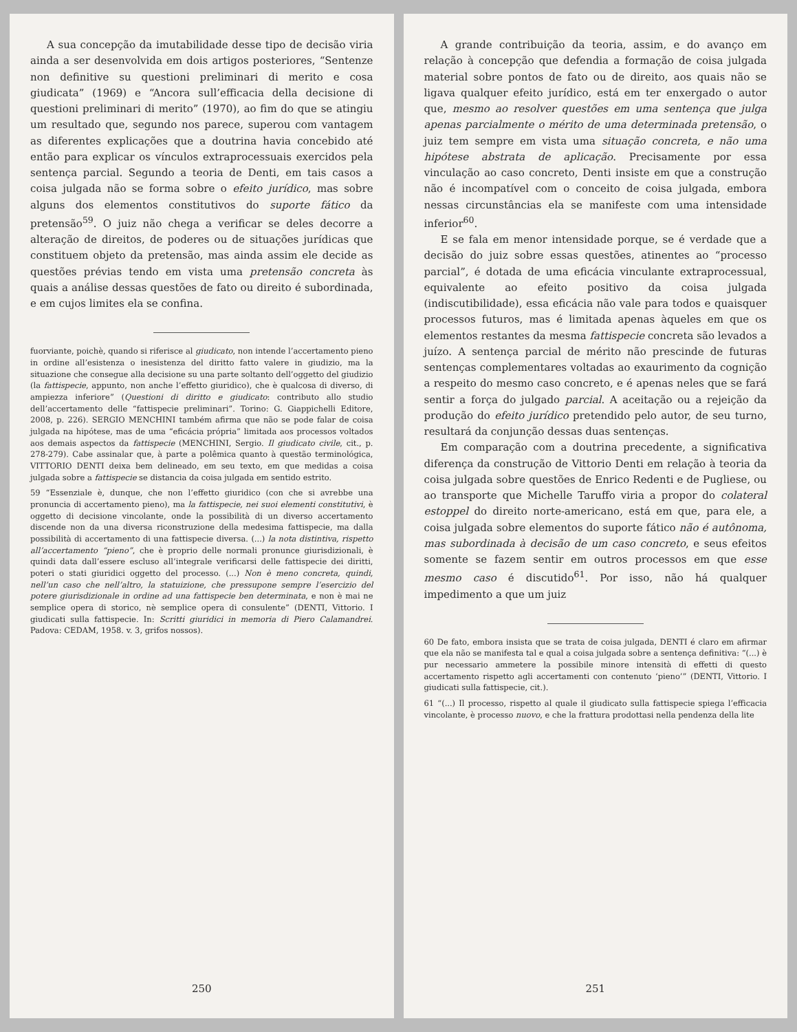A sua concepção da imutabilidade desse tipo de decisão viria ainda a ser desenvolvida em dois artigos posteriores, “Sentenze non definitive su questioni preliminari di merito e cosa giudicata” (1969) e “Ancora sull’efficacia della decisione di questioni preliminari di merito” (1970), ao fim do que se atingiu um resultado que, segundo nos parece, superou com vantagem as diferentes explicações que a doutrina havia concebido até então para explicar os vínculos extraprocessuais exercidos pela sentença parcial. Segundo a teoria de Denti, em tais casos a coisa julgada não se forma sobre o efeito jurídico, mas sobre alguns dos elementos constitutivos do suporte fático da pretensão<sup>59</sup>. O juiz não chega a verificar se deles decorre a alteração de direitos, de poderes ou de situações jurídicas que constituem objeto da pretensão, mas ainda assim ele decide as questões prévias tendo em vista uma pretensão concreta às quais a análise dessas questões de fato ou direito é subordinada, e em cujos limites ela se confina.
fuorviante, poichè, quando si riferisce al giudicato, non intende l’accertamento pieno in ordine all’esistenza o inesistenza del diritto fatto valere in giudizio, ma la situazione che consegue alla decisione su una parte soltanto dell’oggetto del giudizio (la fattispecie, appunto, non anche l’effetto giuridico), che è qualcosa di diverso, di ampiezza inferiore” (Questioni di diritto e giudicato: contributo allo studio dell’accertamento delle “fattispecie preliminari”. Torino: G. Giappichelli Editore, 2008, p. 226). SERGIO MENCHINI também afirma que não se pode falar de coisa julgada na hipótese, mas de uma “eficácia própria” limitada aos processos voltados aos demais aspectos da fattispecie (MENCHINI, Sergio. Il giudicato civile, cit., p. 278-279). Cabe assinalar que, à parte a polêmica quanto à questão terminológica, VITTORIO DENTI deixa bem delineado, em seu texto, em que medidas a coisa julgada sobre a fattispecie se distancia da coisa julgada em sentido estrito.
59 “Essenziale è, dunque, che non l’effetto giuridico (con che si avrebbe una pronuncia di accertamento pieno), ma la fattispecie, nei suoi elementi constitutivi, è oggetto di decisione vincolante, onde la possibilità di un diverso accertamento discende non da una diversa riconstruzione della medesima fattispecie, ma dalla possibilità di accertamento di una fattispecie diversa. (...) la nota distintiva, rispetto all’accertamento “pieno”, che è proprio delle normali pronunce giurisdizionali, è quindi data dall’essere escluso all’integrale verificarsi delle fattispecie dei diritti, poteri o stati giuridici oggetto del processo. (...) Non è meno concreta, quindi, nell’un caso che nell’altro, la statuizione, che pressupone sempre l’esercizio del potere giurisdizionale in ordine ad una fattispecie ben determinata, e non è mai ne semplice opera di storico, nè semplice opera di consulente” (DENTI, Vittorio. I giudicati sulla fattispecie. In: Scritti giuridici in memoria di Piero Calamandrei. Padova: CEDAM, 1958. v. 3, grifos nossos).
250
A grande contribuição da teoria, assim, e do avanço em relação à concepção que defendia a formação de coisa julgada material sobre pontos de fato ou de direito, aos quais não se ligava qualquer efeito jurídico, está em ter enxergado o autor que, mesmo ao resolver questões em uma sentença que julga apenas parcialmente o mérito de uma determinada pretensão, o juiz tem sempre em vista uma situação concreta, e não uma hipótese abstrata de aplicação. Precisamente por essa vinculação ao caso concreto, Denti insiste em que a construção não é incompatível com o conceito de coisa julgada, embora nessas circunstâncias ela se manifeste com uma intensidade inferior<sup>60</sup>.
E se fala em menor intensidade porque, se é verdade que a decisão do juiz sobre essas questões, atinentes ao “processo parcial”, é dotada de uma eficácia vinculante extraprocessual, equivalente ao efeito positivo da coisa julgada (indiscutibilidade), essa eficácia não vale para todos e quaisquer processos futuros, mas é limitada apenas àqueles em que os elementos restantes da mesma fattispecie concreta são levados a juízo. A sentença parcial de mérito não prescinde de futuras sentenças complementares voltadas ao exaurimento da cognição a respeito do mesmo caso concreto, e é apenas neles que se fará sentir a força do julgado parcial. A aceitação ou a rejeição da produção do efeito jurídico pretendido pelo autor, de seu turno, resultará da conjunção dessas duas sentenças.
Em comparação com a doutrina precedente, a significativa diferença da construção de Vittorio Denti em relação à teoria da coisa julgada sobre questões de Enrico Redenti e de Pugliese, ou ao transporte que Michelle Taruffo viria a propor do colateral estoppel do direito norte-americano, está em que, para ele, a coisa julgada sobre elementos do suporte fático não é autônoma, mas subordinada à decisão de um caso concreto, e seus efeitos somente se fazem sentir em outros processos em que esse mesmo caso é discutido<sup>61</sup>. Por isso, não há qualquer impedimento a que um juiz
60 De fato, embora insista que se trata de coisa julgada, DENTI é claro em afirmar que ela não se manifesta tal e qual a coisa julgada sobre a sentença definitiva: “(...) è pur necessario ammetere la possibile minore intensità di effetti di questo accertamento rispetto agli accertamenti con contenuto ‘pieno’” (DENTI, Vittorio. I giudicati sulla fattispecie, cit.).
61 “(...) Il processo, rispetto al quale il giudicato sulla fattispecie spiega l’efficacia vincolante, è processo nuovo, e che la frattura prodottasi nella pendenza della lite
251